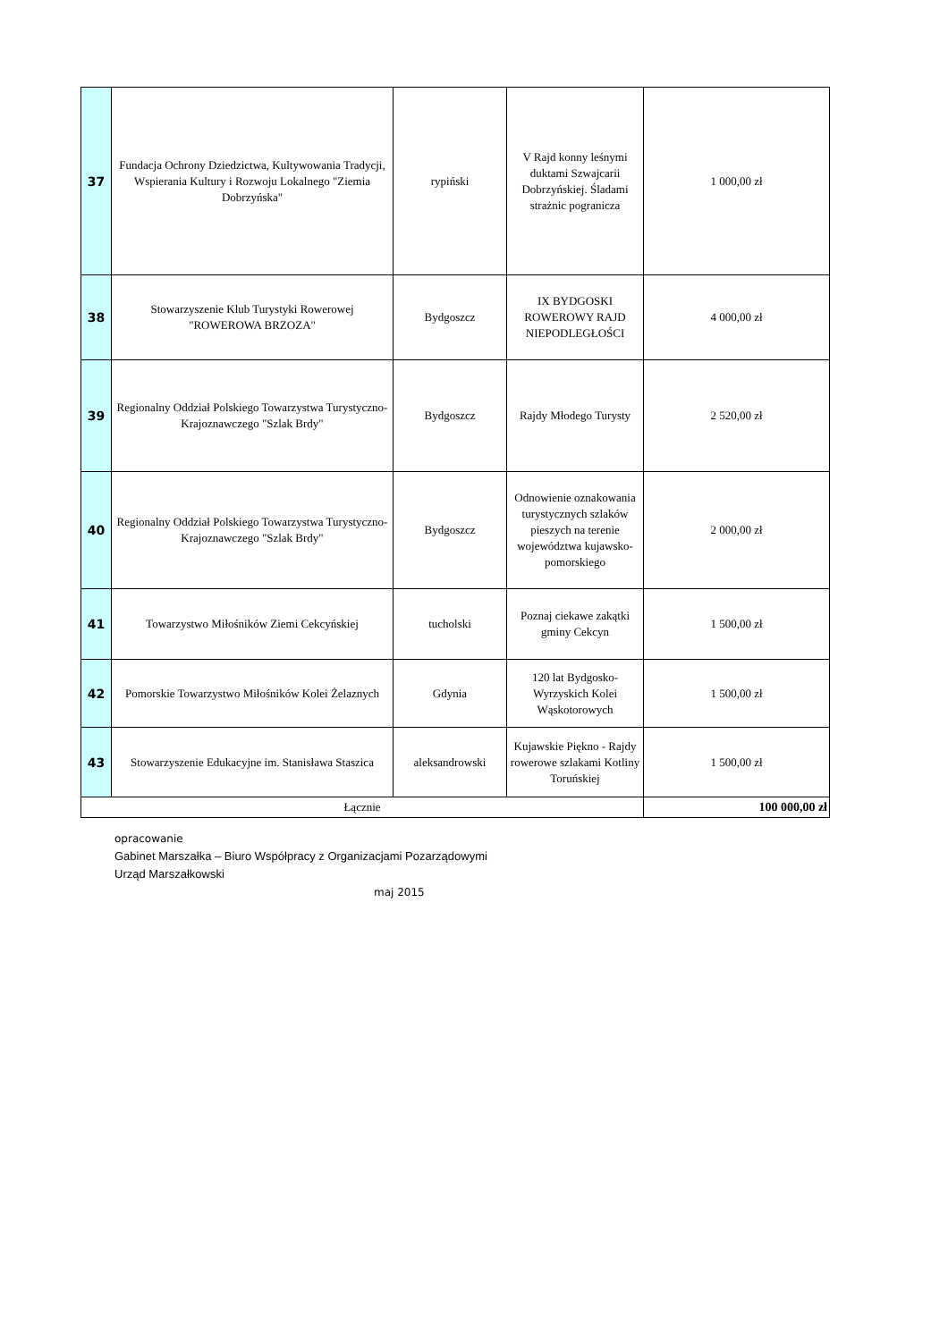| 37 | Fundacja Ochrony Dziedzictwa, Kultywowania Tradycji, Wspierania Kultury i Rozwoju Lokalnego "Ziemia Dobrzyńska" | rypiński | V Rajd konny leśnymi duktami Szwajcarii Dobrzyńskiej. Śladami strażnic pogranicza | 1 000,00 zł |
| 38 | Stowarzyszenie Klub Turystyki Rowerowej "ROWEROWA BRZOZA" | Bydgoszcz | IX BYDGOSKI ROWEROWY RAJD NIEPODLEGŁOŚCI | 4 000,00 zł |
| 39 | Regionalny Oddział Polskiego Towarzystwa Turystyczno-Krajoznawczego "Szlak Brdy" | Bydgoszcz | Rajdy Młodego Turysty | 2 520,00 zł |
| 40 | Regionalny Oddział Polskiego Towarzystwa Turystyczno-Krajoznawczego "Szlak Brdy" | Bydgoszcz | Odnowienie oznakowania turystycznych szlaków pieszych na terenie województwa kujawsko-pomorskiego | 2 000,00 zł |
| 41 | Towarzystwo Miłośników Ziemi Cekcyńskiej | tucholski | Poznaj ciekawe zakątki gminy Cekcyn | 1 500,00 zł |
| 42 | Pomorskie Towarzystwo Miłośników Kolei Żelaznych | Gdynia | 120 lat Bydgosko-Wyrzyskich Kolei Wąskotorowych | 1 500,00 zł |
| 43 | Stowarzyszenie Edukacyjne im. Stanisława Staszica | aleksandrowski | Kujawskie Piękno - Rajdy rowerowe szlakami Kotliny Toruńskiej | 1 500,00 zł |
| Łącznie | | | | 100 000,00 zł |
opracowanie
Gabinet Marszałka – Biuro Współpracy z Organizacjami Pozarządowymi
Urząd Marszałkowski
maj 2015